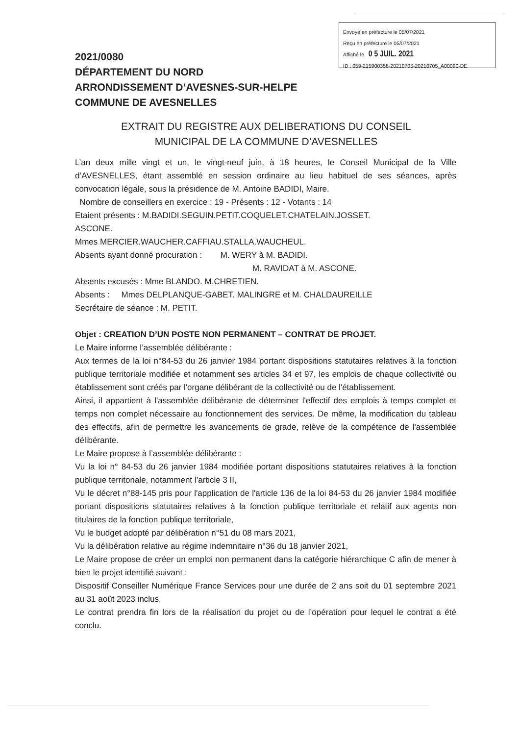Envoyé en préfecture le 05/07/2021
Reçu en préfecture le 05/07/2021
Affiché le 0 5 JUIL. 2021
ID : 059-215900358-20210705-20210705_A00090-DE
2021/0080
DÉPARTEMENT DU NORD
ARRONDISSEMENT D’AVESNES-SUR-HELPE
COMMUNE DE AVESNELLES
EXTRAIT DU REGISTRE AUX DELIBERATIONS DU CONSEIL
MUNICIPAL DE LA COMMUNE D’AVESNELLES
L’an deux mille vingt et un, le vingt-neuf juin, à 18 heures, le Conseil Municipal de la Ville d’AVESNELLES, étant assemblé en session ordinaire au lieu habituel de ses séances, après convocation légale, sous la présidence de M. Antoine BADIDI, Maire.
Nombre de conseillers en exercice : 19 - Présents : 12 - Votants : 14
Etaient présents : M.BADIDI.SEGUIN.PETIT.COQUELET.CHATELAIN.JOSSET.
ASCONE.
Mmes MERCIER.WAUCHER.CAFFIAU.STALLA.WAUCHEUL.
Absents ayant donné procuration : M. WERY à M. BADIDI.
M. RAVIDAT à M. ASCONE.
Absents excusés : Mme BLANDO. M.CHRETIEN.
Absents : Mmes DELPLANQUE-GABET. MALINGRE et M. CHALDAUREILLE
Secrétaire de séance : M. PETIT.
Objet : CREATION D’UN POSTE NON PERMANENT – CONTRAT DE PROJET.
Le Maire informe l’assemblée délibérante :
Aux termes de la loi n°84-53 du 26 janvier 1984 portant dispositions statutaires relatives à la fonction publique territoriale modifiée et notamment ses articles 34 et 97, les emplois de chaque collectivité ou établissement sont créés par l'organe délibérant de la collectivité ou de l'établissement.
Ainsi, il appartient à l'assemblée délibérante de déterminer l'effectif des emplois à temps complet et temps non complet nécessaire au fonctionnement des services. De même, la modification du tableau des effectifs, afin de permettre les avancements de grade, relève de la compétence de l'assemblée délibérante.
Le Maire propose à l’assemblée délibérante :
Vu la loi n° 84-53 du 26 janvier 1984 modifiée portant dispositions statutaires relatives à la fonction publique territoriale, notamment l’article 3 II,
Vu le décret n°88-145 pris pour l'application de l'article 136 de la loi 84-53 du 26 janvier 1984 modifiée portant dispositions statutaires relatives à la fonction publique territoriale et relatif aux agents non titulaires de la fonction publique territoriale,
Vu le budget adopté par délibération n°51 du 08 mars 2021,
Vu la délibération relative au régime indemnitaire n°36 du 18 janvier 2021,
Le Maire propose de créer un emploi non permanent dans la catégorie hiérarchique C afin de mener à bien le projet identifié suivant :
Dispositif Conseiller Numérique France Services pour une durée de 2 ans soit du 01 septembre 2021 au 31 août 2023 inclus.
Le contrat prendra fin lors de la réalisation du projet ou de l’opération pour lequel le contrat a été conclu.